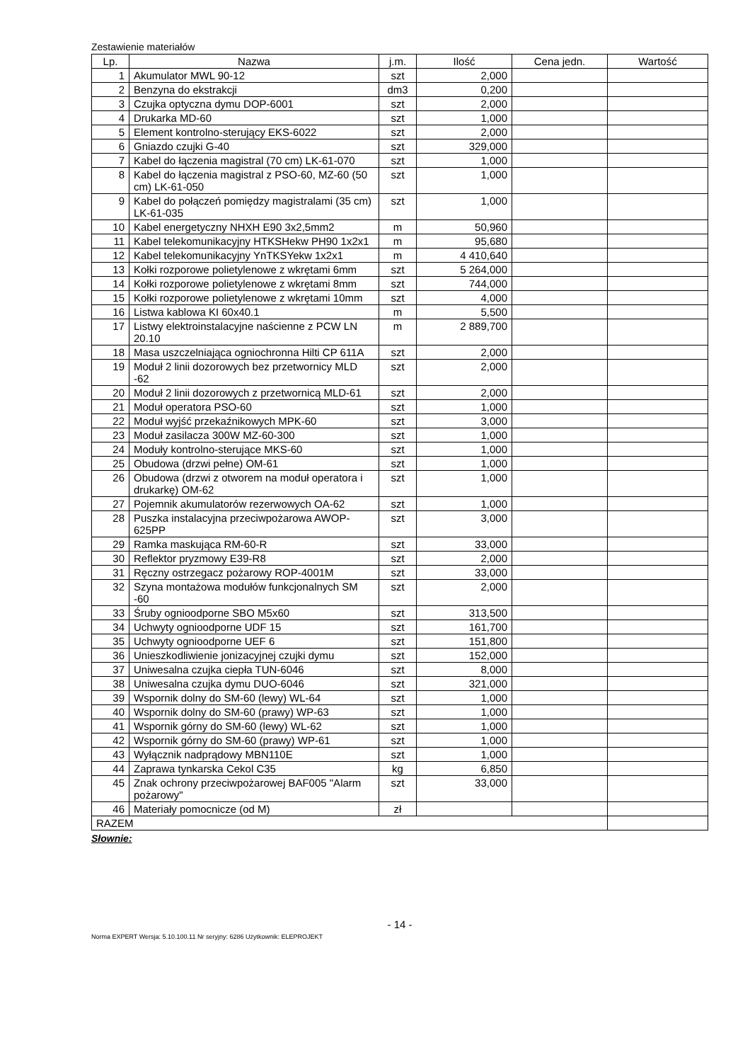Zestawienie materiałów
| Lp. | Nazwa | j.m. | Ilość | Cena jedn. | Wartość |
| --- | --- | --- | --- | --- | --- |
| 1 | Akumulator MWL 90-12 | szt | 2,000 | | |
| 2 | Benzyna do ekstrakcji | dm3 | 0,200 | | |
| 3 | Czujka optyczna dymu DOP-6001 | szt | 2,000 | | |
| 4 | Drukarka MD-60 | szt | 1,000 | | |
| 5 | Element kontrolno-sterujący EKS-6022 | szt | 2,000 | | |
| 6 | Gniazdo czujki G-40 | szt | 329,000 | | |
| 7 | Kabel do łączenia magistral (70 cm) LK-61-070 | szt | 1,000 | | |
| 8 | Kabel do łączenia magistral z PSO-60, MZ-60 (50 cm) LK-61-050 | szt | 1,000 | | |
| 9 | Kabel do połączeń pomiędzy magistralami (35 cm) LK-61-035 | szt | 1,000 | | |
| 10 | Kabel energetyczny NHXH E90 3x2,5mm2 | m | 50,960 | | |
| 11 | Kabel telekomunikacyjny HTKSHekw PH90 1x2x1 | m | 95,680 | | |
| 12 | Kabel telekomunikacyjny YnTKSYekw 1x2x1 | m | 4 410,640 | | |
| 13 | Kołki rozporowe polietylenowe z wkrętami 6mm | szt | 5 264,000 | | |
| 14 | Kołki rozporowe polietylenowe z wkrętami 8mm | szt | 744,000 | | |
| 15 | Kołki rozporowe polietylenowe z wkrętami 10mm | szt | 4,000 | | |
| 16 | Listwa kablowa KI 60x40.1 | m | 5,500 | | |
| 17 | Listwy elektroinstalacyjne naścienne z PCW LN 20.10 | m | 2 889,700 | | |
| 18 | Masa uszczelniająca ogniochronna Hilti CP 611A | szt | 2,000 | | |
| 19 | Moduł 2 linii dozorowych bez przetwornicy MLD -62 | szt | 2,000 | | |
| 20 | Moduł 2 linii dozorowych z przetwornicą MLD-61 | szt | 2,000 | | |
| 21 | Moduł operatora PSO-60 | szt | 1,000 | | |
| 22 | Moduł wyjść przekaźnikowych MPK-60 | szt | 3,000 | | |
| 23 | Moduł zasilacza 300W MZ-60-300 | szt | 1,000 | | |
| 24 | Moduły kontrolno-sterujące MKS-60 | szt | 1,000 | | |
| 25 | Obudowa (drzwi pełne) OM-61 | szt | 1,000 | | |
| 26 | Obudowa (drzwi z otworem na moduł operatora i drukarkę) OM-62 | szt | 1,000 | | |
| 27 | Pojemnik akumulatorów rezerwowych OA-62 | szt | 1,000 | | |
| 28 | Puszka instalacyjna przeciwpożarowa AWOP-625PP | szt | 3,000 | | |
| 29 | Ramka maskująca RM-60-R | szt | 33,000 | | |
| 30 | Reflektor pryzmowy E39-R8 | szt | 2,000 | | |
| 31 | Ręczny ostrzegacz pożarowy ROP-4001M | szt | 33,000 | | |
| 32 | Szyna montażowa modułów funkcjonalnych SM -60 | szt | 2,000 | | |
| 33 | Śruby ognioodporne SBO M5x60 | szt | 313,500 | | |
| 34 | Uchwyty ognioodporne UDF 15 | szt | 161,700 | | |
| 35 | Uchwyty ognioodporne UEF 6 | szt | 151,800 | | |
| 36 | Unieszkodliwienie jonizacyjnej czujki dymu | szt | 152,000 | | |
| 37 | Uniwesalna czujka ciepła TUN-6046 | szt | 8,000 | | |
| 38 | Uniwesalna czujka dymu DUO-6046 | szt | 321,000 | | |
| 39 | Wspornik dolny do SM-60 (lewy) WL-64 | szt | 1,000 | | |
| 40 | Wspornik dolny do SM-60 (prawy) WP-63 | szt | 1,000 | | |
| 41 | Wspornik górny do SM-60 (lewy) WL-62 | szt | 1,000 | | |
| 42 | Wspornik górny do SM-60 (prawy) WP-61 | szt | 1,000 | | |
| 43 | Wyłącznik nadprądowy MBN110E | szt | 1,000 | | |
| 44 | Zaprawa tynkarska Cekol C35 | kg | 6,850 | | |
| 45 | Znak ochrony przeciwpożarowej BAF005 "Alarm pożarowy" | szt | 33,000 | | |
| 46 | Materiały pomocnicze (od M) | zł | | | |
| RAZEM | | | | | |
Słownie:
- 14 -
Norma EXPERT Wersja: 5.10.100.11 Nr seryjny: 6286 Użytkownik: ELEPROJEKT